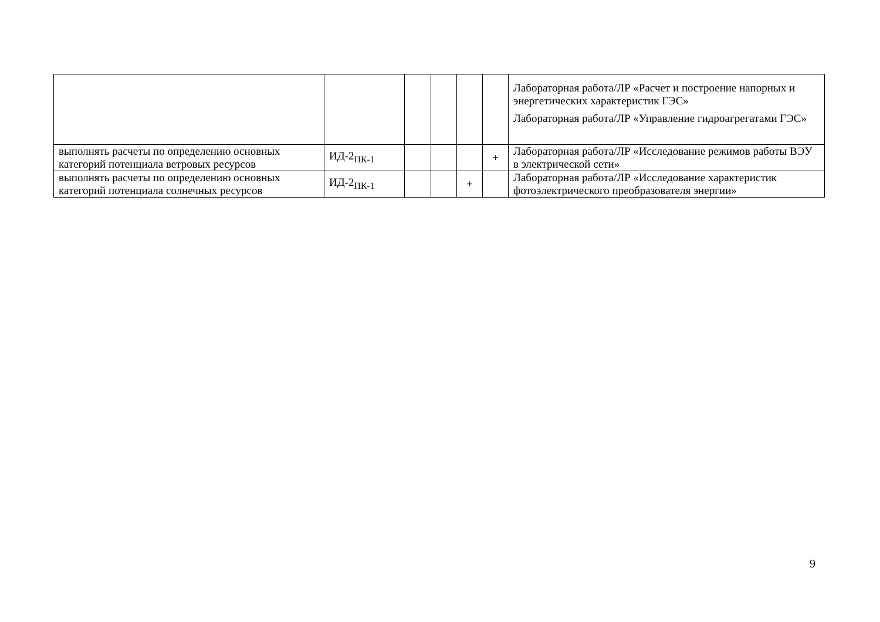| | | | | | | Лабораторная работа/ЛР «Расчет и построение напорных и энергетических характеристик ГЭС» Лабораторная работа/ЛР «Управление гидроагрегатами ГЭС» |
| выполнять расчеты по определению основных категорий потенциала ветровых ресурсов | ИД-2<sub>ПК-1</sub> | | | | + | Лабораторная работа/ЛР «Исследование режимов работы ВЭУ в электрической сети» |
| выполнять расчеты по определению основных категорий потенциала солнечных ресурсов | ИД-2<sub>ПК-1</sub> | | | + | | Лабораторная работа/ЛР «Исследование характеристик фотоэлектрического преобразователя энергии» |
9